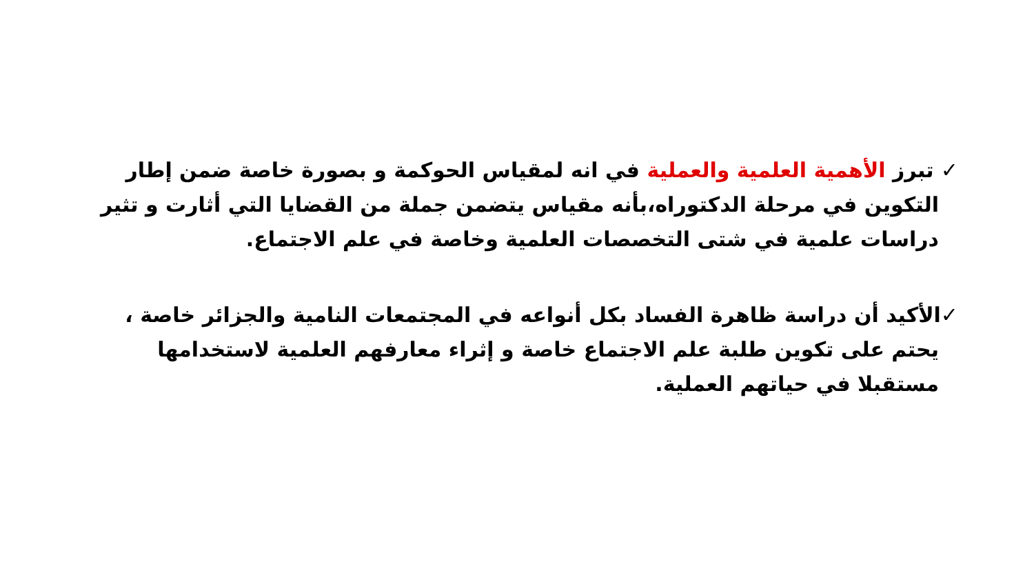✓ تبرز الأهمية العلمية والعملية في انه لمقياس الحوكمة و بصورة خاصة ضمن إطار التكوين في مرحلة الدكتوراه،بأنه مقياس يتضمن جملة من القضايا التي أثارت و تثير دراسات علمية في شتى التخصصات العلمية وخاصة في علم الاجتماع.
✓الأكيد أن دراسة ظاهرة الفساد بكل أنواعه في المجتمعات النامية والجزائر خاصة ، يحتم على تكوين طلبة علم الاجتماع خاصة و إثراء معارفهم العلمية لاستخدامها مستقبلا في حياتهم العملية.